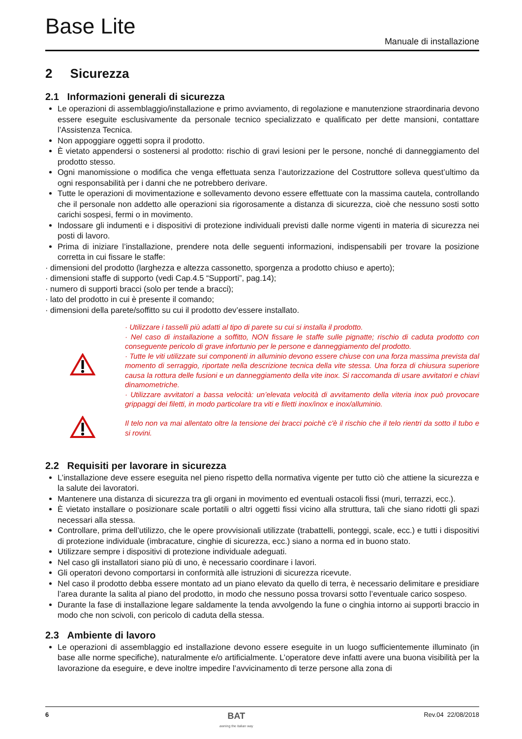Base Lite
Manuale di installazione
2 Sicurezza
2.1 Informazioni generali di sicurezza
Le operazioni di assemblaggio/installazione e primo avviamento, di regolazione e manutenzione straordinaria devono essere eseguite esclusivamente da personale tecnico specializzato e qualificato per dette mansioni, contattare l’Assistenza Tecnica.
Non appoggiare oggetti sopra il prodotto.
È vietato appendersi o sostenersi al prodotto: rischio di gravi lesioni per le persone, nonché di danneggiamento del prodotto stesso.
Ogni manomissione o modifica che venga effettuata senza l’autorizzazione del Costruttore solleva quest’ultimo da ogni responsabilità per i danni che ne potrebbero derivare.
Tutte le operazioni di movimentazione e sollevamento devono essere effettuate con la massima cautela, controllando che il personale non addetto alle operazioni sia rigorosamente a distanza di sicurezza, cioè che nessuno sosti sotto carichi sospesi, fermi o in movimento.
Indossare gli indumenti e i dispositivi di protezione individuali previsti dalle norme vigenti in materia di sicurezza nei posti di lavoro.
Prima di iniziare l’installazione, prendere nota delle seguenti informazioni, indispensabili per trovare la posizione corretta in cui fissare le staffe:
· dimensioni del prodotto (larghezza e altezza cassonetto, sporgenza a prodotto chiuso e aperto);
· dimensioni staffe di supporto (vedi Cap.4.5 “Supporti”, pag.14);
· numero di supporti bracci (solo per tende a bracci);
· lato del prodotto in cui è presente il comando;
· dimensioni della parete/soffitto su cui il prodotto dev’essere installato.
· Utilizzare i tasselli più adatti al tipo di parete su cui si installa il prodotto.
· Nel caso di installazione a soffitto, NON fissare le staffe sulle pignatte; rischio di caduta prodotto con conseguente pericolo di grave infortunio per le persone e danneggiamento del prodotto.
· Tutte le viti utilizzate sui componenti in alluminio devono essere chiuse con una forza massima prevista dal momento di serraggio, riportate nella descrizione tecnica della vite stessa. Una forza di chiusura superiore causa la rottura delle fusioni e un danneggiamento della vite inox. Si raccomanda di usare avvitatori e chiavi dinamometriche.
· Utilizzare avvitatori a bassa velocità: un’elevata velocità di avvitamento della viteria inox può provocare grippaggi dei filetti, in modo particolare tra viti e filetti inox/inox e inox/alluminio.
Il telo non va mai allentato oltre la tensione dei bracci poichè c'è il rischio che il telo rientri da sotto il tubo e si rovini.
2.2 Requisiti per lavorare in sicurezza
L’installazione deve essere eseguita nel pieno rispetto della normativa vigente per tutto ciò che attiene la sicurezza e la salute dei lavoratori.
Mantenere una distanza di sicurezza tra gli organi in movimento ed eventuali ostacoli fissi (muri, terrazzi, ecc.).
È vietato installare o posizionare scale portatili o altri oggetti fissi vicino alla struttura, tali che siano ridotti gli spazi necessari alla stessa.
Controllare, prima dell’utilizzo, che le opere provvisionali utilizzate (trabattelli, ponteggi, scale, ecc.) e tutti i dispositivi di protezione individuale (imbracature, cinghie di sicurezza, ecc.) siano a norma ed in buono stato.
Utilizzare sempre i dispositivi di protezione individuale adeguati.
Nel caso gli installatori siano più di uno, è necessario coordinare i lavori.
Gli operatori devono comportarsi in conformità alle istruzioni di sicurezza ricevute.
Nel caso il prodotto debba essere montato ad un piano elevato da quello di terra, è necessario delimitare e presidiare l’area durante la salita al piano del prodotto, in modo che nessuno possa trovarsi sotto l’eventuale carico sospeso.
Durante la fase di installazione legare saldamente la tenda avvolgendo la fune o cinghia intorno ai supporti braccio in modo che non scivoli, con pericolo di caduta della stessa.
2.3 Ambiente di lavoro
Le operazioni di assemblaggio ed installazione devono essere eseguite in un luogo sufficientemente illuminato (in base alle norme specifiche), naturalmente e/o artificialmente. L’operatore deve infatti avere una buona visibilità per la lavorazione da eseguire, e deve inoltre impedire l’avvicinamento di terze persone alla zona di
6 BAT
awning the italian way Rev.04 22/08/2018